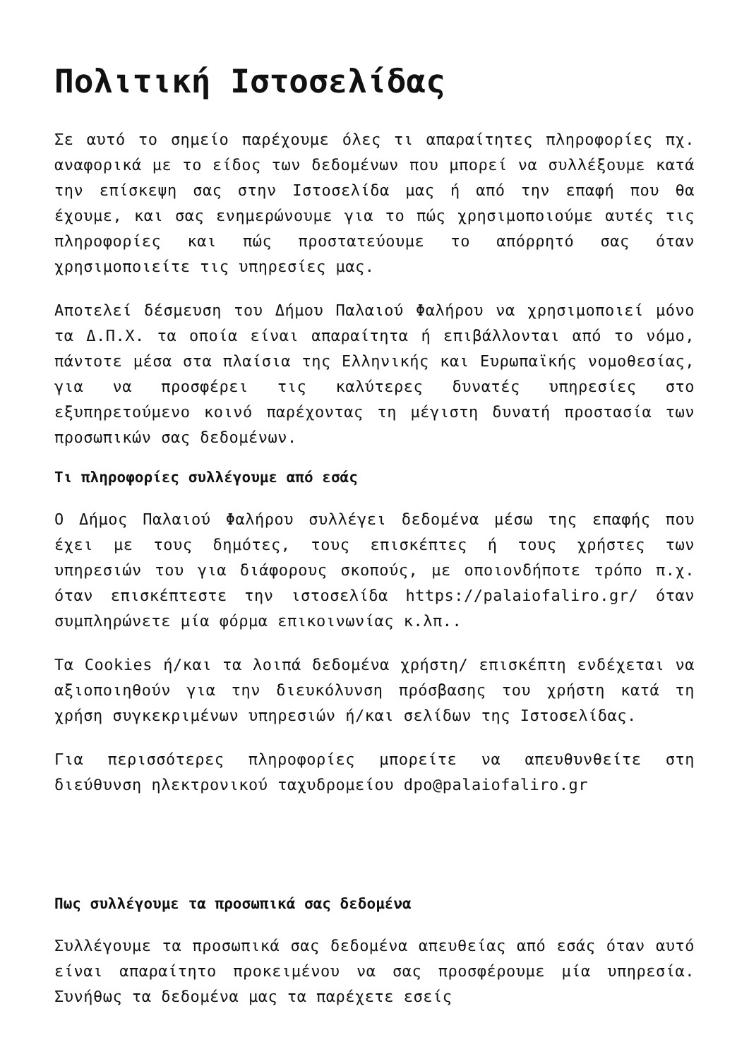Πολιτική Ιστοσελίδας
Σε αυτό το σημείο παρέχουμε όλες τι απαραίτητες πληροφορίες πχ. αναφορικά με το είδος των δεδομένων που μπορεί να συλλέξουμε κατά την επίσκεψη σας στην Ιστοσελίδα μας ή από την επαφή που θα έχουμε, και σας ενημερώνουμε για το πώς χρησιμοποιούμε αυτές τις πληροφορίες και πώς προστατεύουμε το απόρρητό σας όταν χρησιμοποιείτε τις υπηρεσίες μας.
Αποτελεί δέσμευση του Δήμου Παλαιού Φαλήρου να χρησιμοποιεί μόνο τα Δ.Π.Χ. τα οποία είναι απαραίτητα ή επιβάλλονται από το νόμο, πάντοτε μέσα στα πλαίσια της Ελληνικής και Ευρωπαϊκής νομοθεσίας, για να προσφέρει τις καλύτερες δυνατές υπηρεσίες στο εξυπηρετούμενο κοινό παρέχοντας τη μέγιστη δυνατή προστασία των προσωπικών σας δεδομένων.
Τι πληροφορίες συλλέγουμε από εσάς
Ο Δήμος Παλαιού Φαλήρου συλλέγει δεδομένα μέσω της επαφής που έχει με τους δημότες, τους επισκέπτες ή τους χρήστες των υπηρεσιών του για διάφορους σκοπούς, με οποιονδήποτε τρόπο π.χ. όταν επισκέπτεστε την ιστοσελίδα https://palaiofaliro.gr/ όταν συμπληρώνετε μία φόρμα επικοινωνίας κ.λπ..
Τα Cookies ή/και τα λοιπά δεδομένα χρήστη/ επισκέπτη ενδέχεται να αξιοποιηθούν για την διευκόλυνση πρόσβασης του χρήστη κατά τη χρήση συγκεκριμένων υπηρεσιών ή/και σελίδων της Ιστοσελίδας.
Για περισσότερες πληροφορίες μπορείτε να απευθυνθείτε στη διεύθυνση ηλεκτρονικού ταχυδρομείου dpo@palaiofaliro.gr
Πως συλλέγουμε τα προσωπικά σας δεδομένα
Συλλέγουμε τα προσωπικά σας δεδομένα απευθείας από εσάς όταν αυτό είναι απαραίτητο προκειμένου να σας προσφέρουμε μία υπηρεσία. Συνήθως τα δεδομένα μας τα παρέχετε εσείς